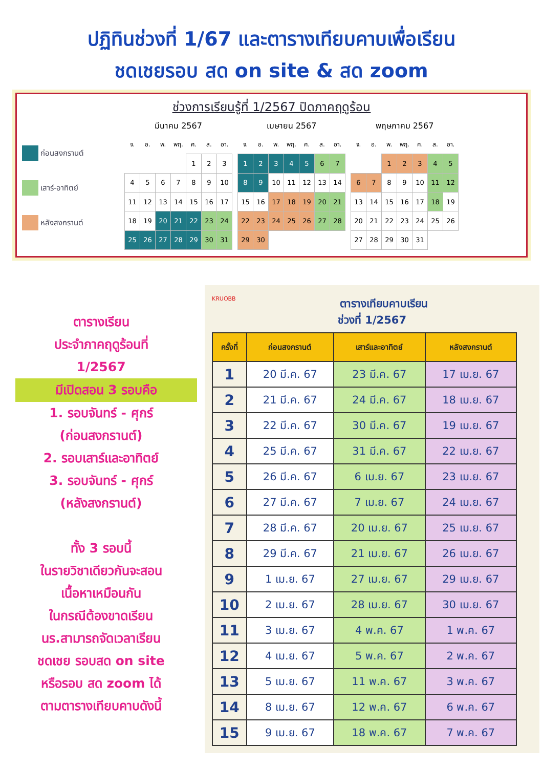ปฏิทินช่วงที่ 1/67 และตารางเทียบคาบเพื่อเรียน
ชดเชยรอบ สด on site & สด zoom
ช่วงการเรียนรู้ที่ 1/2567 ปิดภาคฤดูร้อน
ก่อนสงกรานต์
เสาร์-อาทิตย์
หลังสงกรานต์
มีนาคม 2567
| จ. | อ. | พ. | พฤ. | ศ. | ส. | อา. |
| --- | --- | --- | --- | --- | --- | --- |
| | | | | 1 | 2 | 3 |
| 4 | 5 | 6 | 7 | 8 | 9 | 10 |
| 11 | 12 | 13 | 14 | 15 | 16 | 17 |
| 18 | 19 | 20 | 21 | 22 | 23 | 24 |
| 25 | 26 | 27 | 28 | 29 | 30 | 31 |
เมษายน 2567
| จ. | อ. | พ. | พฤ. | ศ. | ส. | อา. |
| --- | --- | --- | --- | --- | --- | --- |
| 1 | 2 | 3 | 4 | 5 | 6 | 7 |
| 8 | 9 | 10 | 11 | 12 | 13 | 14 |
| 15 | 16 | 17 | 18 | 19 | 20 | 21 |
| 22 | 23 | 24 | 25 | 26 | 27 | 28 |
| 29 | 30 | | | | | |
พฤษภาคม 2567
| จ. | อ. | พ. | พฤ. | ศ. | ส. | อา. |
| --- | --- | --- | --- | --- | --- | --- |
| | | 1 | 2 | 3 | 4 | 5 |
| 6 | 7 | 8 | 9 | 10 | 11 | 12 |
| 13 | 14 | 15 | 16 | 17 | 18 | 19 |
| 20 | 21 | 22 | 23 | 24 | 25 | 26 |
| 27 | 28 | 29 | 30 | 31 | | |
ตารางเรียน
ประจำภาคฤดูร้อนที่
1/2567
มีเปิดสอน 3 รอบคือ
1. รอบจันทร์ - ศุกร์
(ก่อนสงกรานต์)
2. รอบเสาร์และอาทิตย์
3. รอบจันทร์ - ศุกร์
(หลังสงกรานต์)
ทั้ง 3 รอบนี้
ในรายวิชาเดียวกันจะสอน
เนื้อหาเหมือนกัน
ในกรณีต้องขาดเรียน
นร.สามารถจัดเวลาเรียน
ชดเชย รอบสด on site
หรือรอบ สด zoom ได้
ตามตารางเทียบคาบดังนี้
KRUOBB
ตารางเทียบคาบเรียน
ช่วงที่ 1/2567
| ครั้งที่ | ก่อนสงกรานต์ | เสาร์และอาทิตย์ | หลังสงกรานต์ |
| --- | --- | --- | --- |
| 1 | 20 มี.ค. 67 | 23 มี.ค. 67 | 17 เม.ย. 67 |
| 2 | 21 มี.ค. 67 | 24 มี.ค. 67 | 18 เม.ย. 67 |
| 3 | 22 มี.ค. 67 | 30 มี.ค. 67 | 19 เม.ย. 67 |
| 4 | 25 มี.ค. 67 | 31 มี.ค. 67 | 22 เม.ย. 67 |
| 5 | 26 มี.ค. 67 | 6 เม.ย. 67 | 23 เม.ย. 67 |
| 6 | 27 มี.ค. 67 | 7 เม.ย. 67 | 24 เม.ย. 67 |
| 7 | 28 มี.ค. 67 | 20 เม.ย. 67 | 25 เม.ย. 67 |
| 8 | 29 มี.ค. 67 | 21 เม.ย. 67 | 26 เม.ย. 67 |
| 9 | 1 เม.ย. 67 | 27 เม.ย. 67 | 29 เม.ย. 67 |
| 10 | 2 เม.ย. 67 | 28 เม.ย. 67 | 30 เม.ย. 67 |
| 11 | 3 เม.ย. 67 | 4 พ.ค. 67 | 1 พ.ค. 67 |
| 12 | 4 เม.ย. 67 | 5 พ.ค. 67 | 2 พ.ค. 67 |
| 13 | 5 เม.ย. 67 | 11 พ.ค. 67 | 3 พ.ค. 67 |
| 14 | 8 เม.ย. 67 | 12 พ.ค. 67 | 6 พ.ค. 67 |
| 15 | 9 เม.ย. 67 | 18 พ.ค. 67 | 7 พ.ค. 67 |